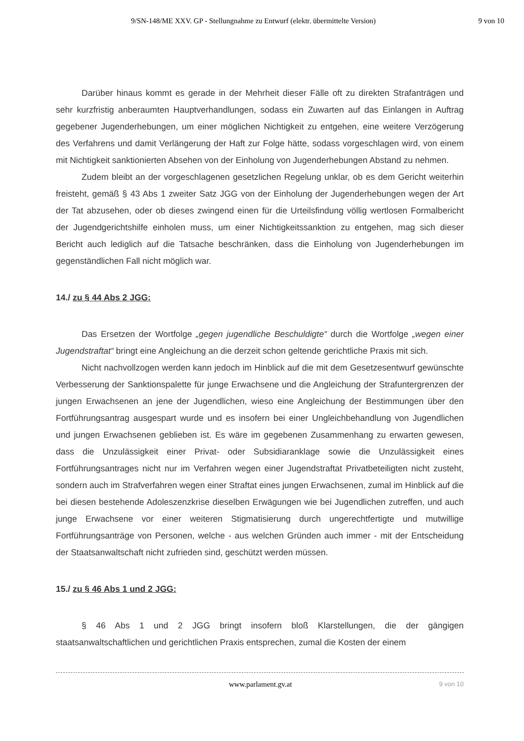9/SN-148/ME XXV. GP - Stellungnahme zu Entwurf (elektr. übermittelte Version) 9 von 10
Darüber hinaus kommt es gerade in der Mehrheit dieser Fälle oft zu direkten Strafanträgen und sehr kurzfristig anberaumten Hauptverhandlungen, sodass ein Zuwarten auf das Einlangen in Auftrag gegebener Jugenderhebungen, um einer möglichen Nichtigkeit zu entgehen, eine weitere Verzögerung des Verfahrens und damit Verlängerung der Haft zur Folge hätte, sodass vorgeschlagen wird, von einem mit Nichtigkeit sanktionierten Absehen von der Einholung von Jugenderhebungen Abstand zu nehmen.
Zudem bleibt an der vorgeschlagenen gesetzlichen Regelung unklar, ob es dem Gericht weiterhin freisteht, gemäß § 43 Abs 1 zweiter Satz JGG von der Einholung der Jugenderhebungen wegen der Art der Tat abzusehen, oder ob dieses zwingend einen für die Urteilsfindung völlig wertlosen Formalbericht der Jugendgerichtshilfe einholen muss, um einer Nichtigkeitssanktion zu entgehen, mag sich dieser Bericht auch lediglich auf die Tatsache beschränken, dass die Einholung von Jugenderhebungen im gegenständlichen Fall nicht möglich war.
14./ zu § 44 Abs 2 JGG:
Das Ersetzen der Wortfolge „gegen jugendliche Beschuldigte“ durch die Wortfolge „wegen einer Jugendstraftat“ bringt eine Angleichung an die derzeit schon geltende gerichtliche Praxis mit sich.
Nicht nachvollzogen werden kann jedoch im Hinblick auf die mit dem Gesetzesentwurf gewünschte Verbesserung der Sanktionspalette für junge Erwachsene und die Angleichung der Strafuntergrenzen der jungen Erwachsenen an jene der Jugendlichen, wieso eine Angleichung der Bestimmungen über den Fortführungsantrag ausgespart wurde und es insofern bei einer Ungleichbehandlung von Jugendlichen und jungen Erwachsenen geblieben ist. Es wäre im gegebenen Zusammenhang zu erwarten gewesen, dass die Unzulässigkeit einer Privat- oder Subsidiaranklage sowie die Unzulässigkeit eines Fortführungsantrages nicht nur im Verfahren wegen einer Jugendstraftat Privatbeteiligten nicht zusteht, sondern auch im Strafverfahren wegen einer Straftat eines jungen Erwachsenen, zumal im Hinblick auf die bei diesen bestehende Adoleszenzkrise dieselben Erwägungen wie bei Jugendlichen zutreffen, und auch junge Erwachsene vor einer weiteren Stigmatisierung durch ungerechtfertigte und mutwillige Fortführungsanträge von Personen, welche - aus welchen Gründen auch immer - mit der Entscheidung der Staatsanwaltschaft nicht zufrieden sind, geschützt werden müssen.
15./ zu § 46 Abs 1 und 2 JGG:
§ 46 Abs 1 und 2 JGG bringt insofern bloß Klarstellungen, die der gängigen staatsanwaltschaftlichen und gerichtlichen Praxis entsprechen, zumal die Kosten der einem
www.parlament.gv.at 9 von 10